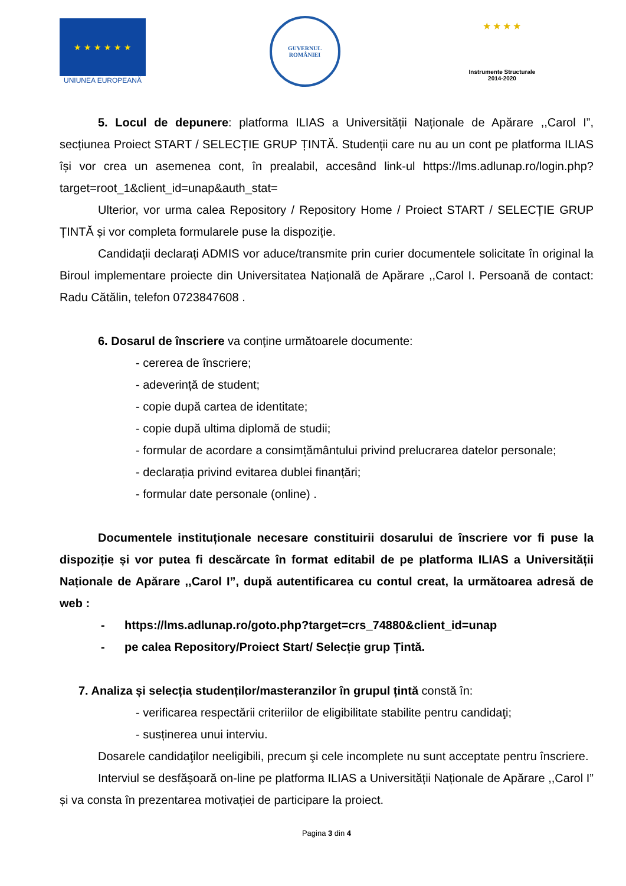★ ★ ★ ★ ★ ★
UNIUNEA EUROPEANĂ
GUVERNUL
ROMÂNIEI
★ ★ ★ ★
Instrumente Structurale
2014-2020
5. Locul de depunere: platforma ILIAS a Universității Naționale de Apărare ,,Carol I”, secțiunea Proiect START / SELECȚIE GRUP ȚINTĂ. Studenții care nu au un cont pe platforma ILIAS își vor crea un asemenea cont, în prealabil, accesând link-ul https://lms.adlunap.ro/login.php?target=root_1&client_id=unap&auth_stat=
Ulterior, vor urma calea Repository / Repository Home / Proiect START / SELECȚIE GRUP ȚINTĂ și vor completa formularele puse la dispoziție.
Candidații declarați ADMIS vor aduce/transmite prin curier documentele solicitate în original la Biroul implementare proiecte din Universitatea Națională de Apărare ,,Carol I. Persoană de contact: Radu Cătălin, telefon 0723847608 .
6. Dosarul de înscriere va conține următoarele documente:
- cererea de înscriere;
- adeverință de student;
- copie după cartea de identitate;
- copie după ultima diplomă de studii;
- formular de acordare a consimțământului privind prelucrarea datelor personale;
- declarația privind evitarea dublei finanțări;
- formular date personale (online) .
Documentele instituționale necesare constituirii dosarului de înscriere vor fi puse la dispoziție și vor putea fi descărcate în format editabil de pe platforma ILIAS a Universității Naționale de Apărare ,,Carol I”, după autentificarea cu contul creat, la următoarea adresă de web :
- https://lms.adlunap.ro/goto.php?target=crs_74880&client_id=unap
- pe calea Repository/Proiect Start/ Selecție grup Țintă.
7. Analiza și selecția studenților/masteranzilor în grupul țintă constă în:
- verificarea respectării criteriilor de eligibilitate stabilite pentru candidaţi;
- susținerea unui interviu.
Dosarele candidaţilor neeligibili, precum şi cele incomplete nu sunt acceptate pentru înscriere.
Interviul se desfășoară on-line pe platforma ILIAS a Universității Naționale de Apărare ,,Carol I” și va consta în prezentarea motivației de participare la proiect.
Pagina 3 din 4